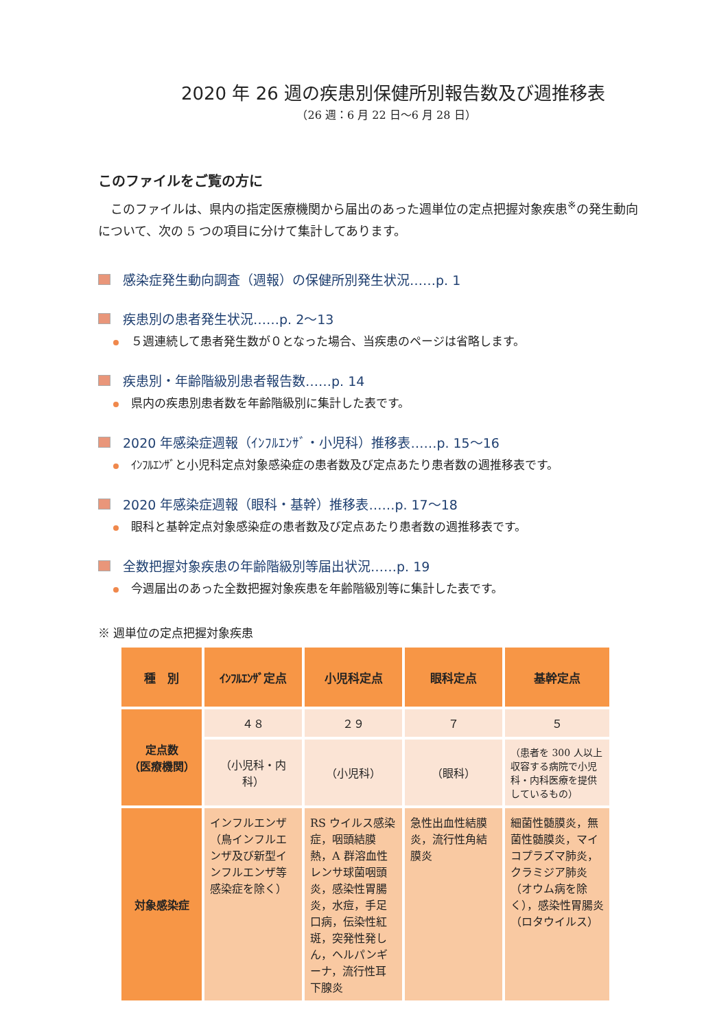2020 年 26 週の疾患別保健所別報告数及び週推移表
（26 週：6 月 22 日～6 月 28 日）
このファイルをご覧の方に
このファイルは、県内の指定医療機関から届出のあった週単位の定点把握対象疾患<sup>※</sup>の発生動向について、次の 5 つの項目に分けて集計してあります。
感染症発生動向調査（週報）の保健所別発生状況……p. 1
疾患別の患者発生状況……p. 2～13
５週連続して患者発生数が０となった場合、当疾患のページは省略します。
疾患別・年齢階級別患者報告数……p. 14
県内の疾患別患者数を年齢階級別に集計した表です。
2020 年感染症週報（ｲﾝﾌﾙｴﾝｻﾞ・小児科）推移表……p. 15～16
ｲﾝﾌﾙｴﾝｻﾞと小児科定点対象感染症の患者数及び定点あたり患者数の週推移表です。
2020 年感染症週報（眼科・基幹）推移表……p. 17～18
眼科と基幹定点対象感染症の患者数及び定点あたり患者数の週推移表です。
全数把握対象疾患の年齢階級別等届出状況……p. 19
今週届出のあった全数把握対象疾患を年齢階級別等に集計した表です。
※ 週単位の定点把握対象疾患
| 種 別 | ｲﾝﾌﾙｴﾝｻﾞ定点 | 小児科定点 | 眼科定点 | 基幹定点 |
| --- | --- | --- | --- | --- |
| 定点数 （医療機関） | ４８ | ２９ | ７ | ５ |
| | （小児科・内科） | （小児科） | （眼科） | （患者を 300 人以上収容する病院で小児科・内科医療を提供しているもの） |
| 対象感染症 | インフルエンザ（鳥インフルエンザ及び新型インフルエンザ等感染症を除く） | RS ウイルス感染症，咽頭結膜熱，A 群溶血性レンサ球菌咽頭炎，感染性胃腸炎，水痘，手足口病，伝染性紅斑，突発性発しん，ヘルパンギーナ，流行性耳下腺炎 | 急性出血性結膜炎，流行性角結膜炎 | 細菌性髄膜炎，無菌性髄膜炎，マイコプラズマ肺炎，クラミジア肺炎（オウム病を除く），感染性胃腸炎（ロタウイルス） |